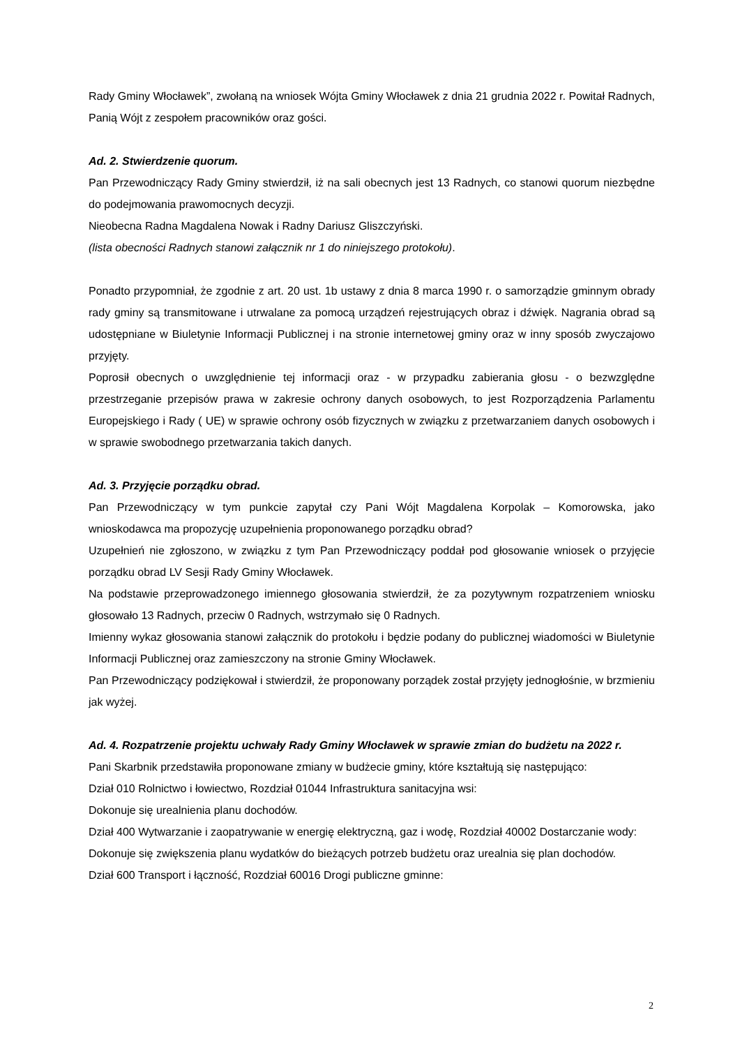Rady Gminy Włocławek”, zwołaną na wniosek Wójta Gminy Włocławek z dnia 21 grudnia 2022 r. Powitał Radnych, Panią Wójt z zespołem pracowników oraz gości.
Ad. 2. Stwierdzenie quorum.
Pan Przewodniczący Rady Gminy stwierdził, iż na sali obecnych jest 13 Radnych, co stanowi quorum niezbędne do podejmowania prawomocnych decyzji.
Nieobecna Radna Magdalena Nowak i Radny Dariusz Gliszczyński.
(lista obecności Radnych stanowi załącznik nr 1 do niniejszego protokołu).
Ponadto przypomniał, że zgodnie z art. 20 ust. 1b ustawy z dnia 8 marca 1990 r. o samorządzie gminnym obrady rady gminy są transmitowane i utrwalane za pomocą urządzeń rejestrujących obraz i dźwięk. Nagrania obrad są udostępniane w Biuletynie Informacji Publicznej i na stronie internetowej gminy oraz w inny sposób zwyczajowo przyjęty.
Poprosił obecnych o uwzględnienie tej informacji oraz - w przypadku zabierania głosu - o bezwzględne przestrzeganie przepisów prawa w zakresie ochrony danych osobowych, to jest Rozporządzenia Parlamentu Europejskiego i Rady ( UE) w sprawie ochrony osób fizycznych w związku z przetwarzaniem danych osobowych i w sprawie swobodnego przetwarzania takich danych.
Ad. 3. Przyjęcie porządku obrad.
Pan Przewodniczący w tym punkcie zapytał czy Pani Wójt Magdalena Korpolak – Komorowska, jako wnioskodawca ma propozycję uzupełnienia proponowanego porządku obrad?
Uzupełnień nie zgłoszono, w związku z tym Pan Przewodniczący poddał pod głosowanie wniosek o przyjęcie porządku obrad LV Sesji Rady Gminy Włocławek.
Na podstawie przeprowadzonego imiennego głosowania stwierdził, że za pozytywnym rozpatrzeniem wniosku głosowało 13 Radnych, przeciw 0 Radnych, wstrzymało się 0 Radnych.
Imienny wykaz głosowania stanowi załącznik do protokołu i będzie podany do publicznej wiadomości w Biuletynie Informacji Publicznej oraz zamieszczony na stronie Gminy Włocławek.
Pan Przewodniczący podziękował i stwierdził, że proponowany porządek został przyjęty jednogłośnie, w brzmieniu jak wyżej.
Ad. 4. Rozpatrzenie projektu uchwały Rady Gminy Włocławek w sprawie zmian do budżetu na 2022 r.
Pani Skarbnik przedstawiła proponowane zmiany w budżecie gminy, które kształtują się następująco:
Dział 010 Rolnictwo i łowiectwo, Rozdział 01044 Infrastruktura sanitacyjna wsi:
Dokonuje się urealnienia planu dochodów.
Dział 400 Wytwarzanie i zaopatrywanie w energię elektryczną, gaz i wodę, Rozdział 40002 Dostarczanie wody:
Dokonuje się zwiększenia planu wydatków do bieżących potrzeb budżetu oraz urealnia się plan dochodów.
Dział 600 Transport i łączność, Rozdział 60016 Drogi publiczne gminne:
2